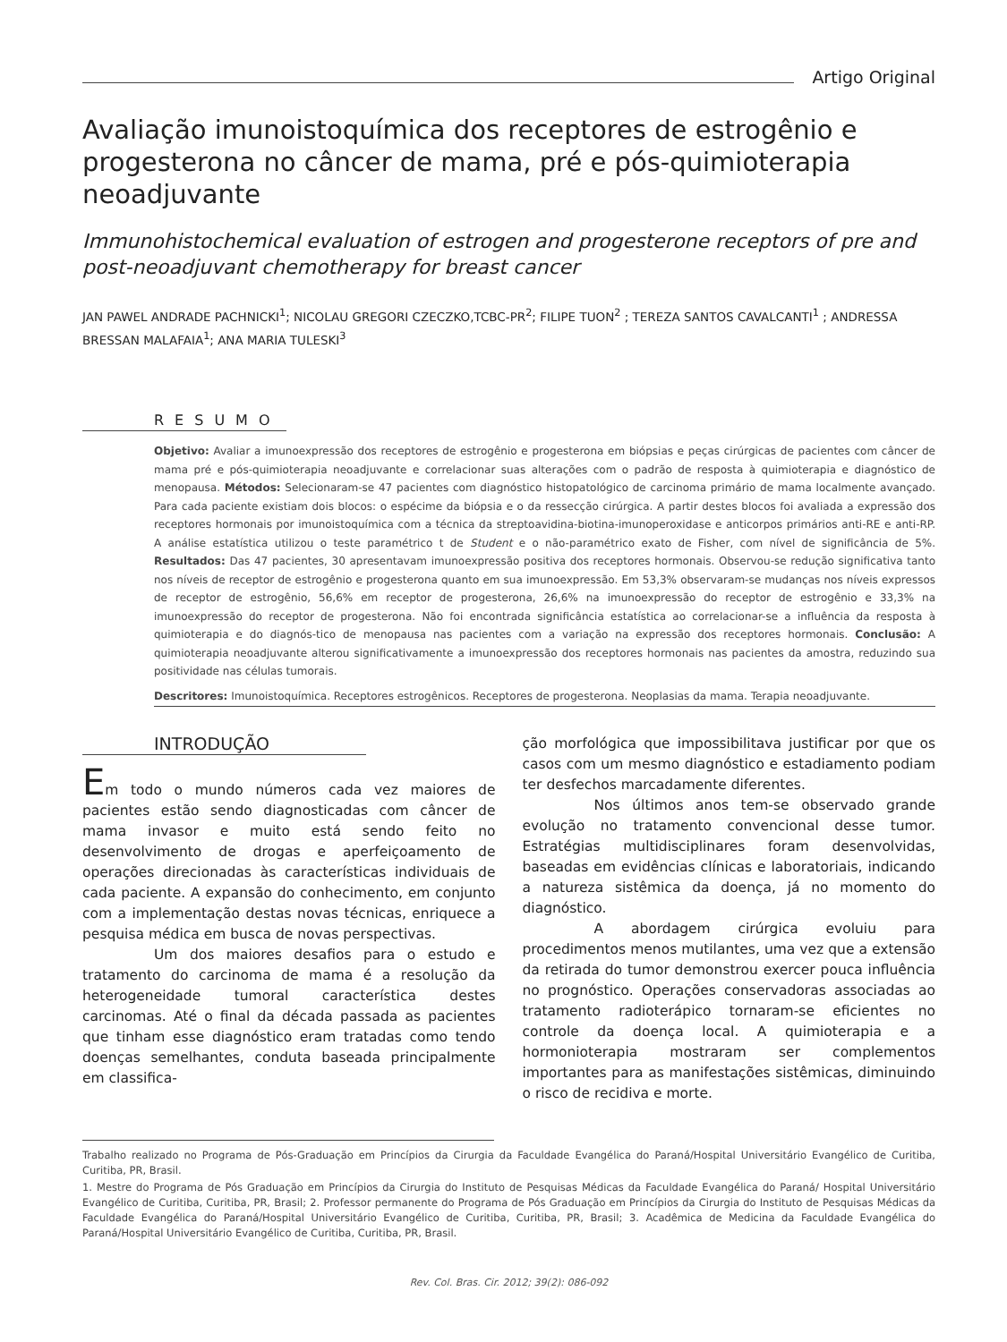Artigo Original
Avaliação imunoistoquímica dos receptores de estrogênio e progesterona no câncer de mama, pré e pós-quimioterapia neoadjuvante
Immunohistochemical evaluation of estrogen and progesterone receptors of pre and post-neoadjuvant chemotherapy for breast cancer
JAN PAWEL ANDRADE PACHNICKI<sup>1</sup>; NICOLAU GREGORI CZECZKO,TCBC-PR<sup>2</sup>; FILIPE TUON<sup>2</sup> ; TEREZA SANTOS CAVALCANTI<sup>1</sup> ; ANDRESSA BRESSAN MALAFAIA<sup>1</sup>; ANA MARIA TULESKI<sup>3</sup>
RESUMO
Objetivo: Avaliar a imunoexpressão dos receptores de estrogênio e progesterona em biópsias e peças cirúrgicas de pacientes com câncer de mama pré e pós-quimioterapia neoadjuvante e correlacionar suas alterações com o padrão de resposta à quimioterapia e diagnóstico de menopausa. Métodos: Selecionaram-se 47 pacientes com diagnóstico histopatológico de carcinoma primário de mama localmente avançado. Para cada paciente existiam dois blocos: o espécime da biópsia e o da ressecção cirúrgica. A partir destes blocos foi avaliada a expressão dos receptores hormonais por imunoistoquímica com a técnica da streptoavidina-biotina-imunoperoxidase e anticorpos primários anti-RE e anti-RP. A análise estatística utilizou o teste paramétrico t de Student e o não-paramétrico exato de Fisher, com nível de significância de 5%. Resultados: Das 47 pacientes, 30 apresentavam imunoexpressão positiva dos receptores hormonais. Observou-se redução significativa tanto nos níveis de receptor de estrogênio e progesterona quanto em sua imunoexpressão. Em 53,3% observaram-se mudanças nos níveis expressos de receptor de estrogênio, 56,6% em receptor de progesterona, 26,6% na imunoexpressão do receptor de estrogênio e 33,3% na imunoexpressão do receptor de progesterona. Não foi encontrada significância estatística ao correlacionar-se a influência da resposta à quimioterapia e do diagnós-tico de menopausa nas pacientes com a variação na expressão dos receptores hormonais. Conclusão: A quimioterapia neoadjuvante alterou significativamente a imunoexpressão dos receptores hormonais nas pacientes da amostra, reduzindo sua positividade nas células tumorais.
Descritores: Imunoistoquímica. Receptores estrogênicos. Receptores de progesterona. Neoplasias da mama. Terapia neoadjuvante.
INTRODUÇÃO
Em todo o mundo números cada vez maiores de pacientes estão sendo diagnosticadas com câncer de mama invasor e muito está sendo feito no desenvolvimento de drogas e aperfeiçoamento de operações direcionadas às características individuais de cada paciente. A expansão do conhecimento, em conjunto com a implementação destas novas técnicas, enriquece a pesquisa médica em busca de novas perspectivas.
Um dos maiores desafios para o estudo e tratamento do carcinoma de mama é a resolução da heterogeneidade tumoral característica destes carcinomas. Até o final da década passada as pacientes que tinham esse diagnóstico eram tratadas como tendo doenças semelhantes, conduta baseada principalmente em classifica-
ção morfológica que impossibilitava justificar por que os casos com um mesmo diagnóstico e estadiamento podiam ter desfechos marcadamente diferentes.
Nos últimos anos tem-se observado grande evolução no tratamento convencional desse tumor. Estratégias multidisciplinares foram desenvolvidas, baseadas em evidências clínicas e laboratoriais, indicando a natureza sistêmica da doença, já no momento do diagnóstico.
A abordagem cirúrgica evoluiu para procedimentos menos mutilantes, uma vez que a extensão da retirada do tumor demonstrou exercer pouca influência no prognóstico. Operações conservadoras associadas ao tratamento radioterápico tornaram-se eficientes no controle da doença local. A quimioterapia e a hormonioterapia mostraram ser complementos importantes para as manifestações sistêmicas, diminuindo o risco de recidiva e morte.
Trabalho realizado no Programa de Pós-Graduação em Princípios da Cirurgia da Faculdade Evangélica do Paraná/Hospital Universitário Evangélico de Curitiba, Curitiba, PR, Brasil.
1. Mestre do Programa de Pós Graduação em Princípios da Cirurgia do Instituto de Pesquisas Médicas da Faculdade Evangélica do Paraná/ Hospital Universitário Evangélico de Curitiba, Curitiba, PR, Brasil; 2. Professor permanente do Programa de Pós Graduação em Princípios da Cirurgia do Instituto de Pesquisas Médicas da Faculdade Evangélica do Paraná/Hospital Universitário Evangélico de Curitiba, Curitiba, PR, Brasil; 3. Acadêmica de Medicina da Faculdade Evangélica do Paraná/Hospital Universitário Evangélico de Curitiba, Curitiba, PR, Brasil.
Rev. Col. Bras. Cir. 2012; 39(2): 086-092